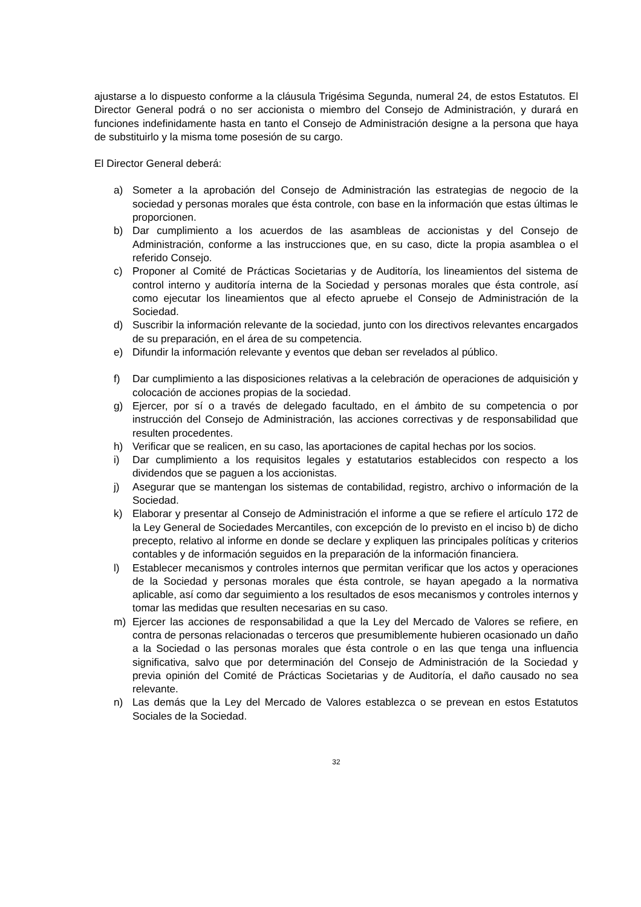ajustarse a lo dispuesto conforme a la cláusula Trigésima Segunda, numeral 24, de estos Estatutos. El Director General podrá o no ser accionista o miembro del Consejo de Administración, y durará en funciones indefinidamente hasta en tanto el Consejo de Administración designe a la persona que haya de substituirlo y la misma tome posesión de su cargo.
El Director General deberá:
a) Someter a la aprobación del Consejo de Administración las estrategias de negocio de la sociedad y personas morales que ésta controle, con base en la información que estas últimas le proporcionen.
b) Dar cumplimiento a los acuerdos de las asambleas de accionistas y del Consejo de Administración, conforme a las instrucciones que, en su caso, dicte la propia asamblea o el referido Consejo.
c) Proponer al Comité de Prácticas Societarias y de Auditoría, los lineamientos del sistema de control interno y auditoría interna de la Sociedad y personas morales que ésta controle, así como ejecutar los lineamientos que al efecto apruebe el Consejo de Administración de la Sociedad.
d) Suscribir la información relevante de la sociedad, junto con los directivos relevantes encargados de su preparación, en el área de su competencia.
e) Difundir la información relevante y eventos que deban ser revelados al público.
f) Dar cumplimiento a las disposiciones relativas a la celebración de operaciones de adquisición y colocación de acciones propias de la sociedad.
g) Ejercer, por sí o a través de delegado facultado, en el ámbito de su competencia o por instrucción del Consejo de Administración, las acciones correctivas y de responsabilidad que resulten procedentes.
h) Verificar que se realicen, en su caso, las aportaciones de capital hechas por los socios.
i) Dar cumplimiento a los requisitos legales y estatutarios establecidos con respecto a los dividendos que se paguen a los accionistas.
j) Asegurar que se mantengan los sistemas de contabilidad, registro, archivo o información de la Sociedad.
k) Elaborar y presentar al Consejo de Administración el informe a que se refiere el artículo 172 de la Ley General de Sociedades Mercantiles, con excepción de lo previsto en el inciso b) de dicho precepto, relativo al informe en donde se declare y expliquen las principales políticas y criterios contables y de información seguidos en la preparación de la información financiera.
l) Establecer mecanismos y controles internos que permitan verificar que los actos y operaciones de la Sociedad y personas morales que ésta controle, se hayan apegado a la normativa aplicable, así como dar seguimiento a los resultados de esos mecanismos y controles internos y tomar las medidas que resulten necesarias en su caso.
m) Ejercer las acciones de responsabilidad a que la Ley del Mercado de Valores se refiere, en contra de personas relacionadas o terceros que presumiblemente hubieren ocasionado un daño a la Sociedad o las personas morales que ésta controle o en las que tenga una influencia significativa, salvo que por determinación del Consejo de Administración de la Sociedad y previa opinión del Comité de Prácticas Societarias y de Auditoría, el daño causado no sea relevante.
n) Las demás que la Ley del Mercado de Valores establezca o se prevean en estos Estatutos Sociales de la Sociedad.
32